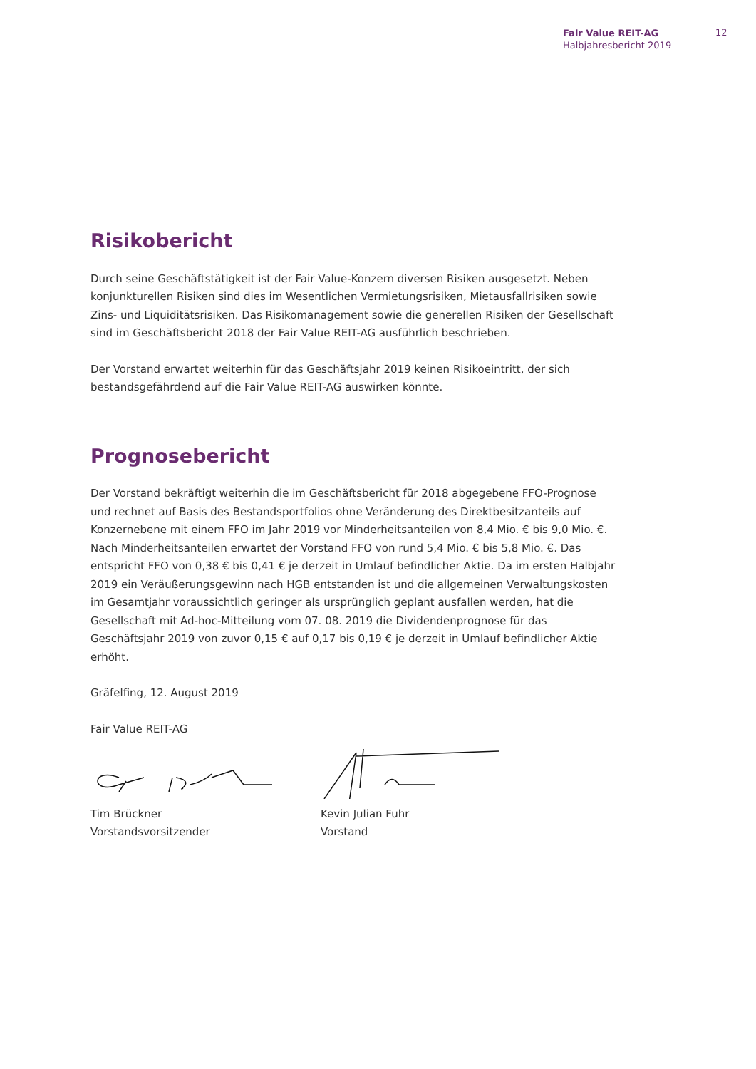Fair Value REIT-AG
Halbjahresbericht 2019
12
Risikobericht
Durch seine Geschäftstätigkeit ist der Fair Value-Konzern diversen Risiken ausgesetzt. Neben konjunkturellen Risiken sind dies im Wesentlichen Vermietungsrisiken, Mietausfallrisiken sowie Zins- und Liquiditätsrisiken. Das Risikomanagement sowie die generellen Risiken der Gesellschaft sind im Geschäftsbericht 2018 der Fair Value REIT-AG ausführlich beschrieben.
Der Vorstand erwartet weiterhin für das Geschäftsjahr 2019 keinen Risikoeintritt, der sich bestandsgefährdend auf die Fair Value REIT-AG auswirken könnte.
Prognosebericht
Der Vorstand bekräftigt weiterhin die im Geschäftsbericht für 2018 abgegebene FFO-Prognose und rechnet auf Basis des Bestandsportfolios ohne Veränderung des Direktbesitzanteils auf Konzernebene mit einem FFO im Jahr 2019 vor Minderheitsanteilen von 8,4 Mio. € bis 9,0 Mio. €. Nach Minderheitsanteilen erwartet der Vorstand FFO von rund 5,4 Mio. € bis 5,8 Mio. €. Das entspricht FFO von 0,38 € bis 0,41 € je derzeit in Umlauf befindlicher Aktie. Da im ersten Halbjahr 2019 ein Veräußerungsgewinn nach HGB entstanden ist und die allgemeinen Verwaltungskosten im Gesamtjahr voraussichtlich geringer als ursprünglich geplant ausfallen werden, hat die Gesellschaft mit Ad-hoc-Mitteilung vom 07. 08. 2019 die Dividendenprognose für das Geschäftsjahr 2019 von zuvor 0,15 € auf 0,17 bis 0,19 € je derzeit in Umlauf befindlicher Aktie erhöht.
Gräfelfing, 12. August 2019
Fair Value REIT-AG
Tim Brückner
Vorstandsvorsitzender
Kevin Julian Fuhr
Vorstand